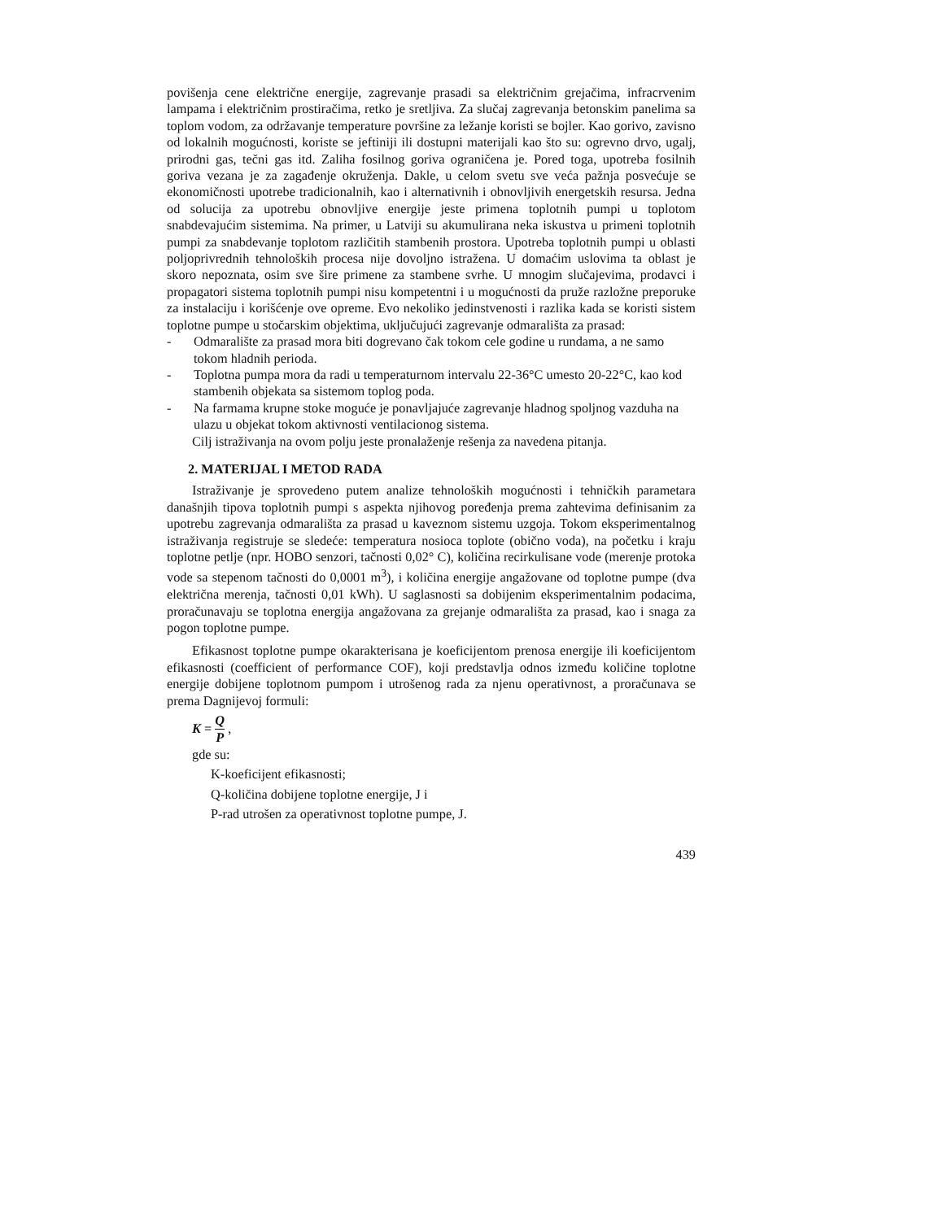povišenja cene električne energije, zagrevanje prasadi sa električnim grejačima, infracrvenim lampama i električnim prostiračima, retko je sretljiva. Za slučaj zagrevanja betonskim panelima sa toplom vodom, za održavanje temperature površine za ležanje koristi se bojler. Kao gorivo, zavisno od lokalnih mogućnosti, koriste se jeftiniji ili dostupni materijali kao što su: ogrevno drvo, ugalj, prirodni gas, tečni gas itd. Zaliha fosilnog goriva ograničena je. Pored toga, upotreba fosilnih goriva vezana je za zagađenje okruženja. Dakle, u celom svetu sve veća pažnja posvećuje se ekonomičnosti upotrebe tradicionalnih, kao i alternativnih i obnovljivih energetskih resursa. Jedna od solucija za upotrebu obnovljive energije jeste primena toplotnih pumpi u toplotom snabdevajućim sistemima. Na primer, u Latviji su akumulirana neka iskustva u primeni toplotnih pumpi za snabdevanje toplotom različitih stambenih prostora. Upotreba toplotnih pumpi u oblasti poljoprivrednih tehnoloških procesa nije dovoljno istražena. U domaćim uslovima ta oblast je skoro nepoznata, osim sve šire primene za stambene svrhe. U mnogim slučajevima, prodavci i propagatori sistema toplotnih pumpi nisu kompetentni i u mogućnosti da pruže razložne preporuke za instalaciju i korišćenje ove opreme. Evo nekoliko jedinstvenosti i razlika kada se koristi sistem toplotne pumpe u stočarskim objektima, uključujući zagrevanje odmarališta za prasad:
- Odmaralište za prasad mora biti dogrevano čak tokom cele godine u rundama, a ne samo tokom hladnih perioda.
- Toplotna pumpa mora da radi u temperaturnom intervalu 22-36°C umesto 20-22°C, kao kod stambenih objekata sa sistemom toplog poda.
- Na farmama krupne stoke moguće je ponavljajuće zagrevanje hladnog spoljnog vazduha na ulazu u objekat tokom aktivnosti ventilacionog sistema.
Cilj istraživanja na ovom polju jeste pronalaženje rešenja za navedena pitanja.
2. MATERIJAL I METOD RADA
Istraživanje je sprovedeno putem analize tehnoloških mogućnosti i tehničkih parametara današnjih tipova toplotnih pumpi s aspekta njihovog poređenja prema zahtevima definisanim za upotrebu zagrevanja odmarališta za prasad u kaveznom sistemu uzgoja. Tokom eksperimentalnog istraživanja registruje se sledeće: temperatura nosioca toplote (obično voda), na početku i kraju toplotne petlje (npr. HOBO senzori, tačnosti 0,02° C), količina recirkulisane vode (merenje protoka vode sa stepenom tačnosti do 0,0001 m<sup>3</sup>), i količina energije angažovane od toplotne pumpe (dva električna merenja, tačnosti 0,01 kWh). U saglasnosti sa dobijenim eksperimentalnim podacima, proračunavaju se toplotna energija angažovana za grejanje odmarališta za prasad, kao i snaga za pogon toplotne pumpe.
Efikasnost toplotne pumpe okarakterisana je koeficijentom prenosa energije ili koeficijentom efikasnosti (coefficient of performance COF), koji predstavlja odnos između količine toplotne energije dobijene toplotnom pumpom i utrošenog rada za njenu operativnost, a proračunava se prema Dagnijevoj formuli:
K = Q P ,
gde su:
K-koeficijent efikasnosti;
Q-količina dobijene toplotne energije, J i
P-rad utrošen za operativnost toplotne pumpe, J.
439